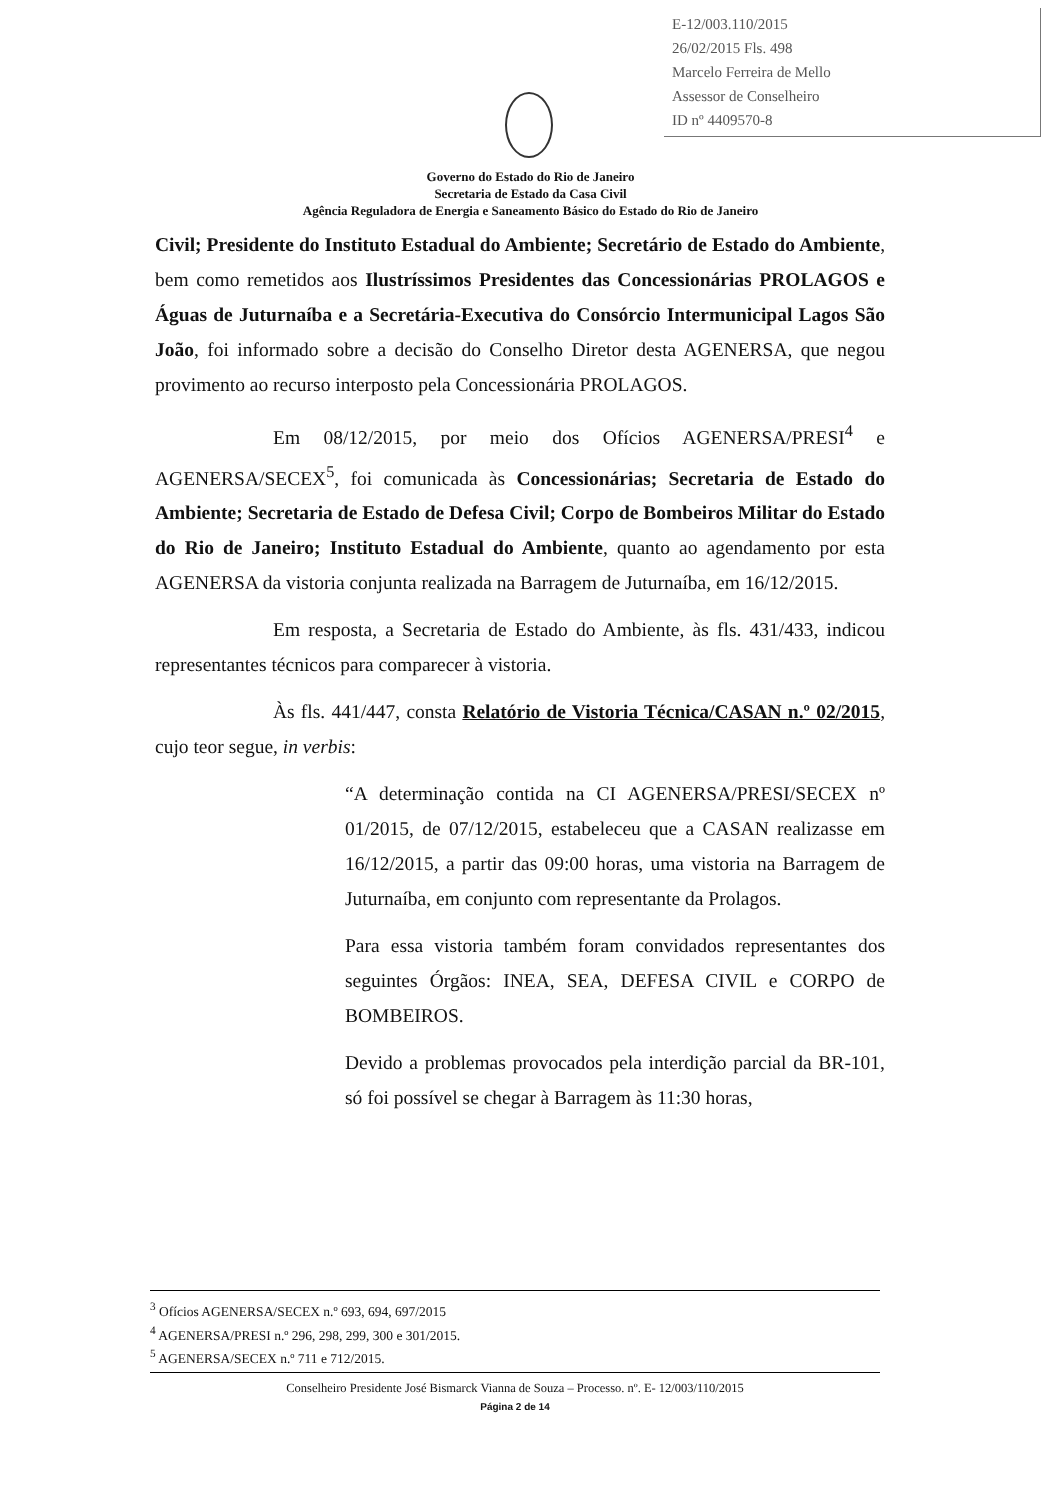E-12/003.110/2015
26/02/2015 Fls. 498
Marcelo Ferreira de Mello
Assessor de Conselheiro
ID nº 4409570-8
Governo do Estado do Rio de Janeiro
Secretaria de Estado da Casa Civil
Agência Reguladora de Energia e Saneamento Básico do Estado do Rio de Janeiro
Civil; Presidente do Instituto Estadual do Ambiente; Secretário de Estado do Ambiente, bem como remetidos aos Ilustríssimos Presidentes das Concessionárias PROLAGOS e Águas de Juturnaíba e a Secretária-Executiva do Consórcio Intermunicipal Lagos São João, foi informado sobre a decisão do Conselho Diretor desta AGENERSA, que negou provimento ao recurso interposto pela Concessionária PROLAGOS.
Em 08/12/2015, por meio dos Ofícios AGENERSA/PRESI<sup>4</sup> e AGENERSA/SECEX<sup>5</sup>, foi comunicada às Concessionárias; Secretaria de Estado do Ambiente; Secretaria de Estado de Defesa Civil; Corpo de Bombeiros Militar do Estado do Rio de Janeiro; Instituto Estadual do Ambiente, quanto ao agendamento por esta AGENERSA da vistoria conjunta realizada na Barragem de Juturnaíba, em 16/12/2015.
Em resposta, a Secretaria de Estado do Ambiente, às fls. 431/433, indicou representantes técnicos para comparecer à vistoria.
Às fls. 441/447, consta Relatório de Vistoria Técnica/CASAN n.º 02/2015, cujo teor segue, in verbis:
“A determinação contida na CI AGENERSA/PRESI/SECEX nº 01/2015, de 07/12/2015, estabeleceu que a CASAN realizasse em 16/12/2015, a partir das 09:00 horas, uma vistoria na Barragem de Juturnaíba, em conjunto com representante da Prolagos.
Para essa vistoria também foram convidados representantes dos seguintes Órgãos: INEA, SEA, DEFESA CIVIL e CORPO de BOMBEIROS.
Devido a problemas provocados pela interdição parcial da BR-101, só foi possível se chegar à Barragem às 11:30 horas,
<sup>3</sup> Ofícios AGENERSA/SECEX n.º 693, 694, 697/2015
<sup>4</sup> AGENERSA/PRESI n.º 296, 298, 299, 300 e 301/2015.
<sup>5</sup> AGENERSA/SECEX n.º 711 e 712/2015.
Conselheiro Presidente José Bismarck Vianna de Souza – Processo. nº. E- 12/003/110/2015
Página 2 de 14